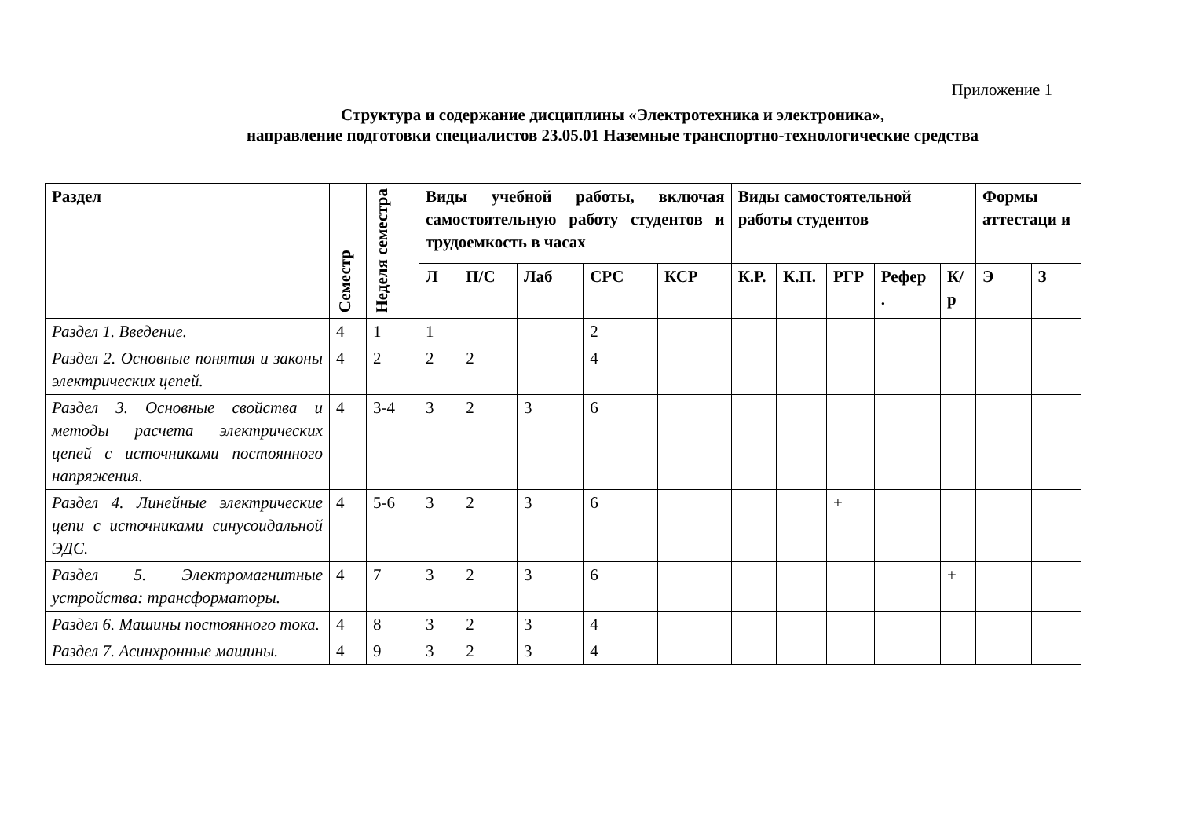Приложение 1
Структура и содержание дисциплины «Электротехника и электроника»,
направление подготовки специалистов 23.05.01 Наземные транспортно-технологические средства
| Раздел | Семестр | Неделя семестра | Виды учебной работы, включая самостоятельную работу студентов и трудоемкость в часах | | | | | Виды самостоятельной работы студентов | | | | | Формы аттестаци и | |
| --- | --- | --- | --- | --- | --- | --- | --- | --- | --- | --- | --- | --- | --- | --- |
| | | | Л | П/С | Лаб | СРС | КСР | К.Р. | К.П. | РГР | Рефер . | К/р | Э | З |
| Раздел 1. Введение. | 4 | 1 | 1 | | | 2 | | | | | | | | |
| Раздел 2. Основные понятия и законы электрических цепей. | 4 | 2 | 2 | 2 | | 4 | | | | | | | | |
| Раздел 3. Основные свойства и методы расчета электрических цепей с источниками постоянного напряжения. | 4 | 3-4 | 3 | 2 | 3 | 6 | | | | | | | | |
| Раздел 4. Линейные электрические цепи с источниками синусоидальной ЭДС. | 4 | 5-6 | 3 | 2 | 3 | 6 | | | | + | | | | |
| Раздел 5. Электромагнитные устройства: трансформаторы. | 4 | 7 | 3 | 2 | 3 | 6 | | | | | | + | | |
| Раздел 6. Машины постоянного тока. | 4 | 8 | 3 | 2 | 3 | 4 | | | | | | | | |
| Раздел 7. Асинхронные машины. | 4 | 9 | 3 | 2 | 3 | 4 | | | | | | | | |